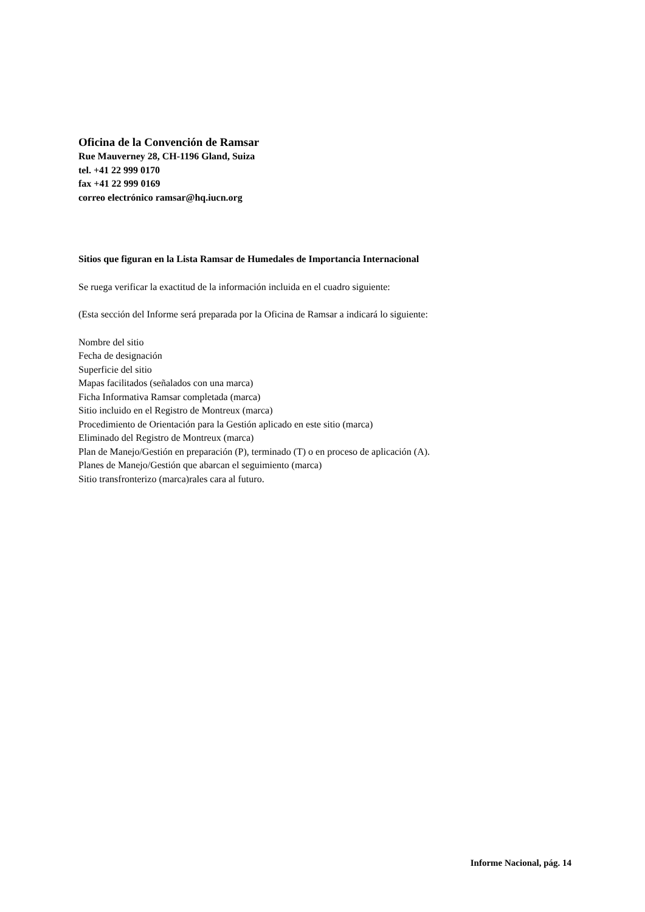Oficina de la Convención de Ramsar
Rue Mauverney 28, CH-1196 Gland, Suiza
tel. +41 22 999 0170
fax +41 22 999 0169
correo electrónico ramsar@hq.iucn.org
Sitios que figuran en la Lista Ramsar de Humedales de Importancia Internacional
Se ruega verificar la exactitud de la información incluida en el cuadro siguiente:
(Esta sección del Informe será preparada por la Oficina de Ramsar a indicará lo siguiente:
Nombre del sitio
Fecha de designación
Superficie del sitio
Mapas facilitados (señalados con una marca)
Ficha Informativa Ramsar completada (marca)
Sitio incluido en el Registro de Montreux (marca)
Procedimiento de Orientación para la Gestión aplicado en este sitio (marca)
Eliminado del Registro de Montreux (marca)
Plan de Manejo/Gestión en preparación (P), terminado (T) o en proceso de aplicación (A).
Planes de Manejo/Gestión que abarcan el seguimiento (marca)
Sitio transfronterizo (marca)rales cara al futuro.
Informe Nacional, pág. 14